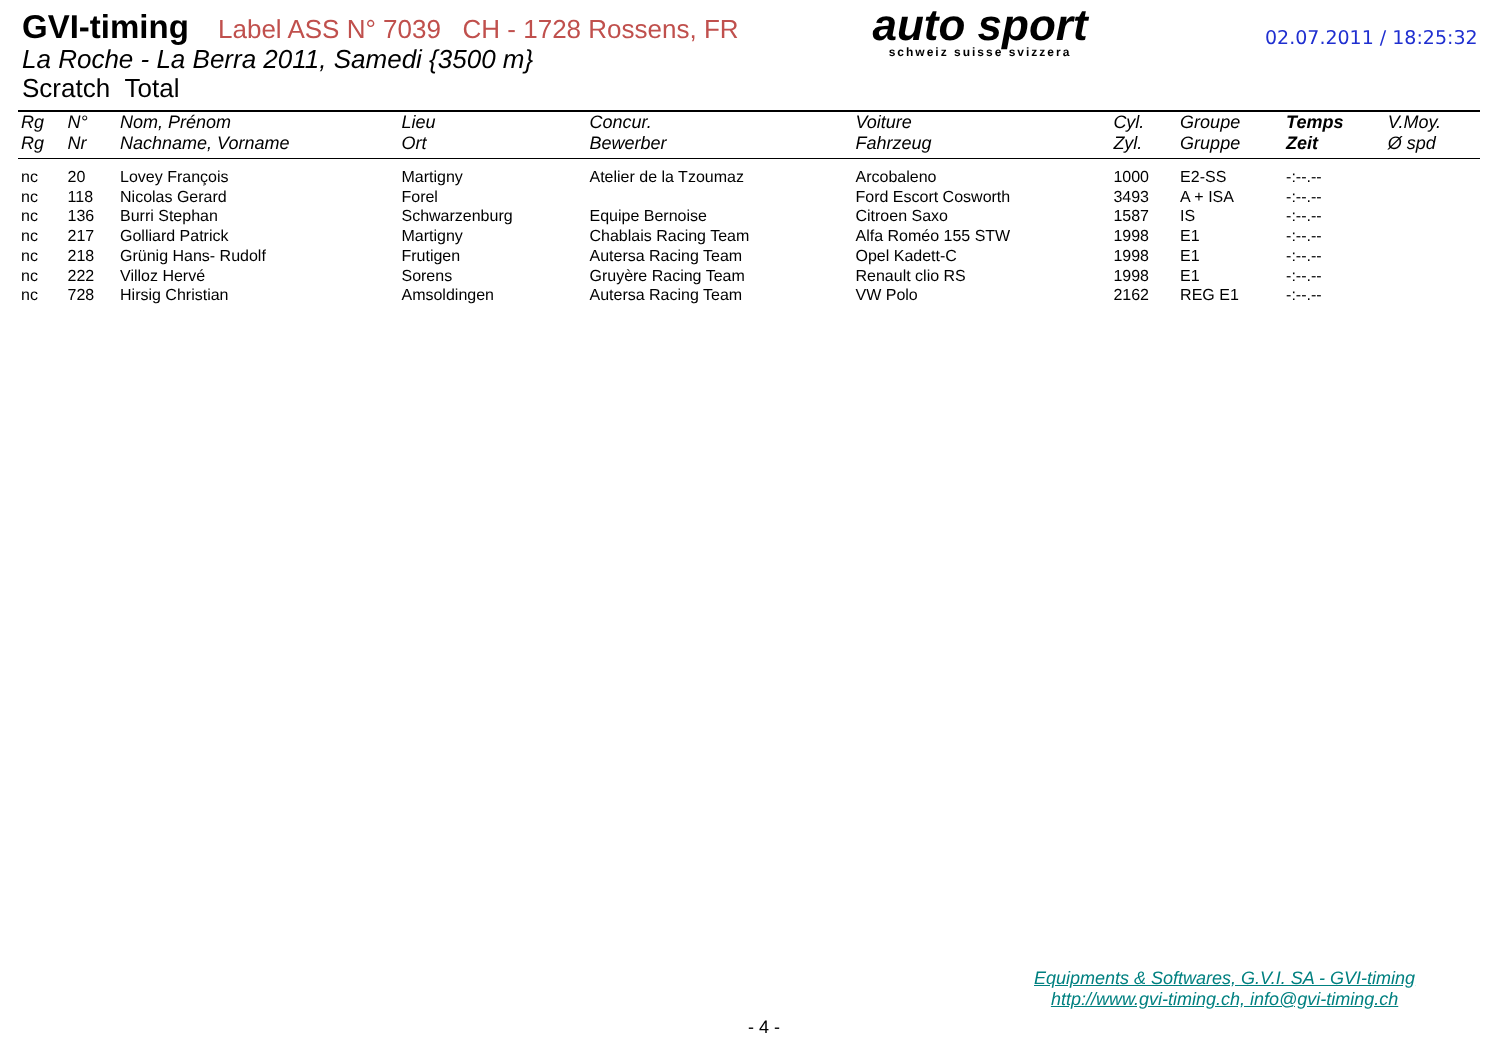GVI-timing Label ASS N° 7039 CH - 1728 Rossens, FR
La Roche - La Berra 2011, Samedi {3500 m}
Scratch Total
auto sport
schweiz suisse svizzera
02.07.2011 / 18:25:32
| Rg | N° | Nom, Prénom | Lieu | Concur. | Voiture | Cyl. | Groupe | Temps | V.Moy. |
| --- | --- | --- | --- | --- | --- | --- | --- | --- | --- |
| Rg | Nr | Nachname, Vorname | Ort | Bewerber | Fahrzeug | Zyl. | Gruppe | Zeit | Ø spd |
| nc | 20 | Lovey François | Martigny | Atelier de la Tzoumaz | Arcobaleno | 1000 | E2-SS | -:--.-- | |
| nc | 118 | Nicolas Gerard | Forel | | Ford Escort Cosworth | 3493 | A + ISA | -:--.-- | |
| nc | 136 | Burri Stephan | Schwarzenburg | Equipe Bernoise | Citroen Saxo | 1587 | IS | -:--.-- | |
| nc | 217 | Golliard Patrick | Martigny | Chablais Racing Team | Alfa Roméo 155 STW | 1998 | E1 | -:--.-- | |
| nc | 218 | Grünig Hans- Rudolf | Frutigen | Autersa Racing Team | Opel Kadett-C | 1998 | E1 | -:--.-- | |
| nc | 222 | Villoz Hervé | Sorens | Gruyère Racing Team | Renault clio RS | 1998 | E1 | -:--.-- | |
| nc | 728 | Hirsig Christian | Amsoldingen | Autersa Racing Team | VW Polo | 2162 | REG E1 | -:--.-- | |
Equipments & Softwares, G.V.I. SA - GVI-timing
http://www.gvi-timing.ch, info@gvi-timing.ch
- 4 -